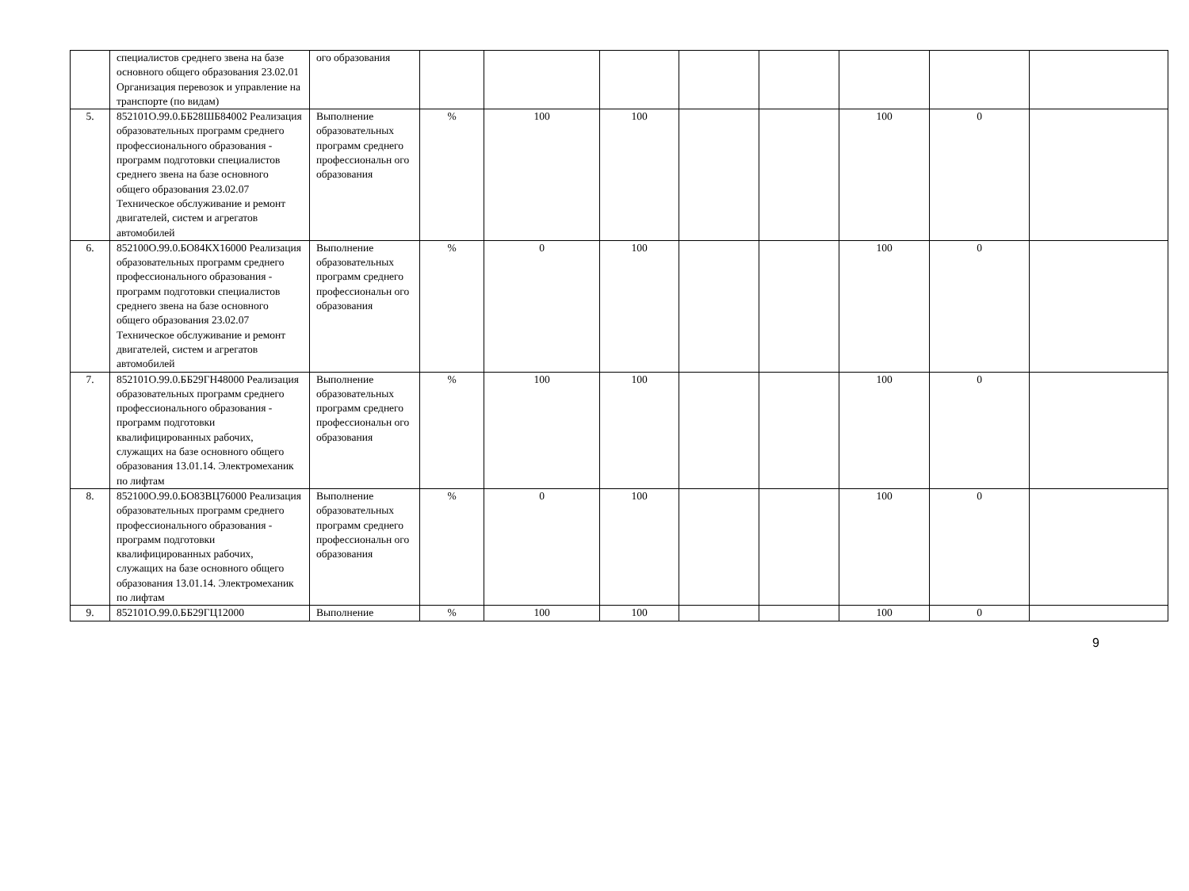| | специалистов среднего звена на базе основного общего образования 23.02.01 Организация перевозок и управление на транспорте (по видам) | ого образования | | | | | | | | |
| 5. | 852101О.99.0.ББ28ШБ84002 Реализация образовательных программ среднего профессионального образования - программ подготовки специалистов среднего звена на базе основного общего образования 23.02.07 Техническое обслуживание и ремонт двигателей, систем и агрегатов автомобилей | Выполнение образовательных программ среднего профессиональн ого образования | % | 100 | 100 | | | 100 | 0 | |
| 6. | 852100О.99.0.БО84КХ16000 Реализация образовательных программ среднего профессионального образования - программ подготовки специалистов среднего звена на базе основного общего образования 23.02.07 Техническое обслуживание и ремонт двигателей, систем и агрегатов автомобилей | Выполнение образовательных программ среднего профессиональн ого образования | % | 0 | 100 | | | 100 | 0 | |
| 7. | 852101О.99.0.ББ29ГН48000 Реализация образовательных программ среднего профессионального образования - программ подготовки квалифицированных рабочих, служащих на базе основного общего образования 13.01.14. Электромеханик по лифтам | Выполнение образовательных программ среднего профессиональн ого образования | % | 100 | 100 | | | 100 | 0 | |
| 8. | 852100О.99.0.БО83ВЦ76000 Реализация образовательных программ среднего профессионального образования - программ подготовки квалифицированных рабочих, служащих на базе основного общего образования 13.01.14. Электромеханик по лифтам | Выполнение образовательных программ среднего профессиональн ого образования | % | 0 | 100 | | | 100 | 0 | |
| 9. | 852101О.99.0.ББ29ГЦ12000 | Выполнение | % | 100 | 100 | | | 100 | 0 | |
9